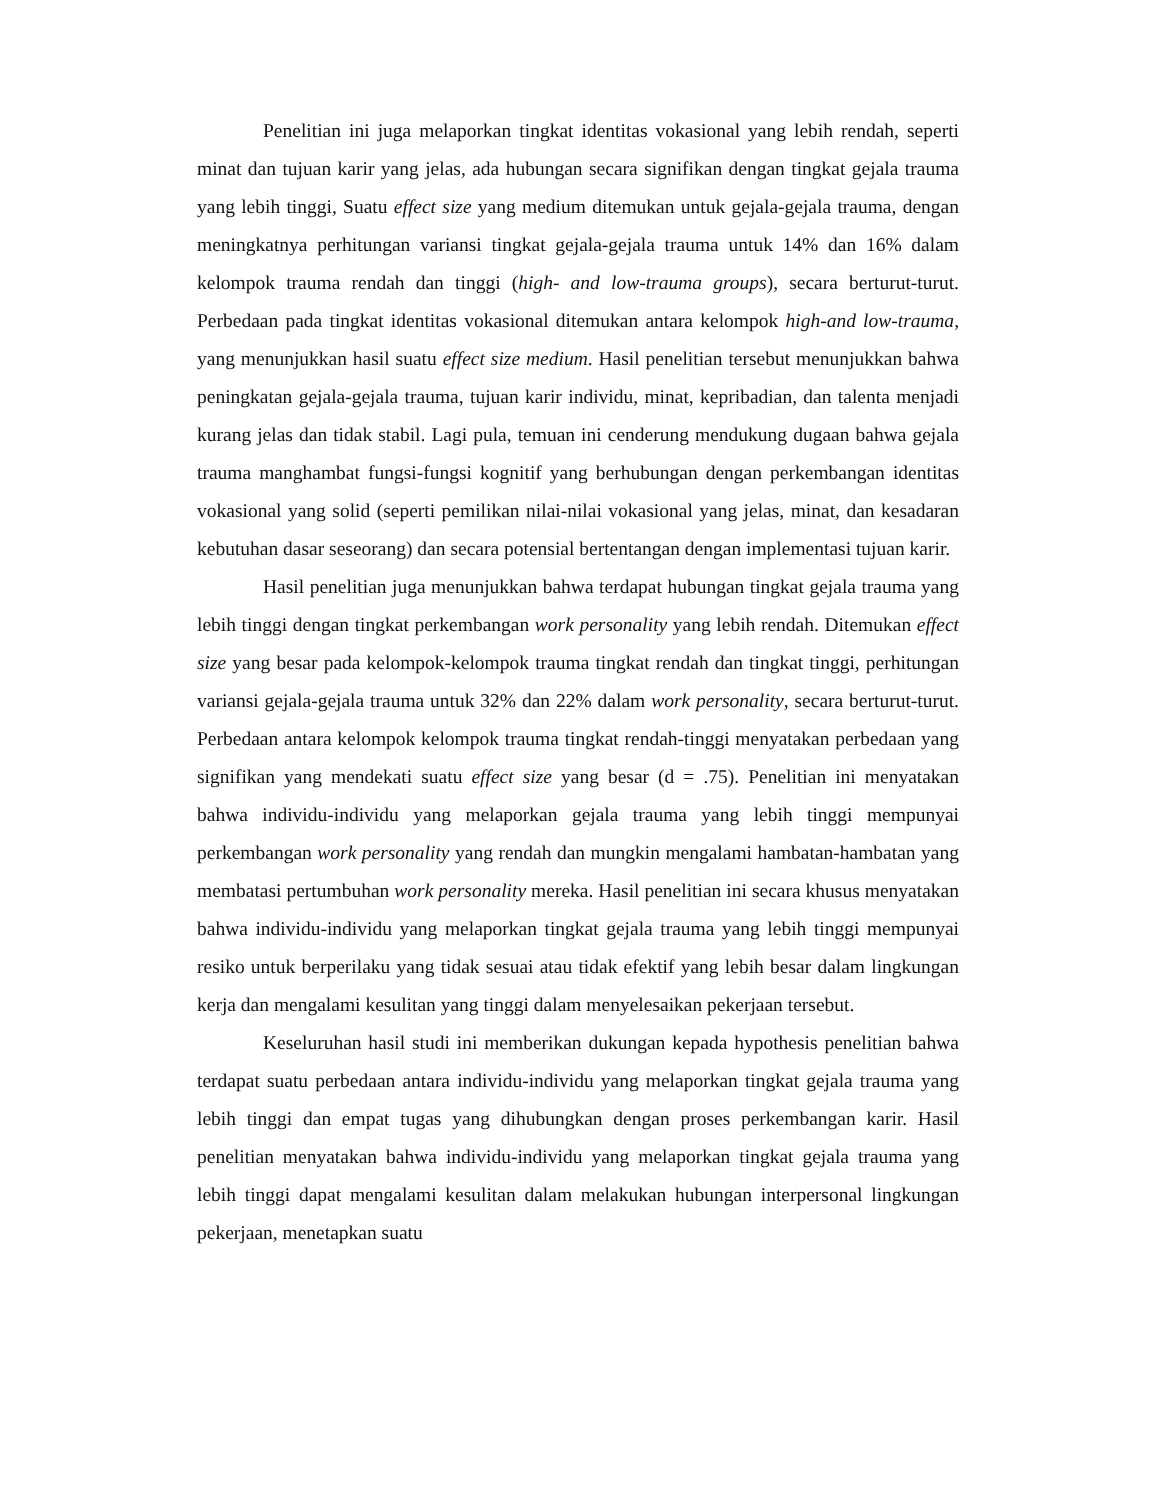Penelitian ini juga melaporkan tingkat identitas vokasional yang lebih rendah, seperti minat dan tujuan karir yang jelas, ada hubungan secara signifikan dengan tingkat gejala trauma yang lebih tinggi, Suatu effect size yang medium ditemukan untuk gejala-gejala trauma, dengan meningkatnya perhitungan variansi tingkat gejala-gejala trauma untuk 14% dan 16% dalam kelompok trauma rendah dan tinggi (high- and low-trauma groups), secara berturut-turut. Perbedaan pada tingkat identitas vokasional ditemukan antara kelompok high-and low-trauma, yang menunjukkan hasil suatu effect size medium. Hasil penelitian tersebut menunjukkan bahwa peningkatan gejala-gejala trauma, tujuan karir individu, minat, kepribadian, dan talenta menjadi kurang jelas dan tidak stabil. Lagi pula, temuan ini cenderung mendukung dugaan bahwa gejala trauma manghambat fungsi-fungsi kognitif yang berhubungan dengan perkembangan identitas vokasional yang solid (seperti pemilikan nilai-nilai vokasional yang jelas, minat, dan kesadaran kebutuhan dasar seseorang) dan secara potensial bertentangan dengan implementasi tujuan karir.
Hasil penelitian juga menunjukkan bahwa terdapat hubungan tingkat gejala trauma yang lebih tinggi dengan tingkat perkembangan work personality yang lebih rendah. Ditemukan effect size yang besar pada kelompok-kelompok trauma tingkat rendah dan tingkat tinggi, perhitungan variansi gejala-gejala trauma untuk 32% dan 22% dalam work personality, secara berturut-turut. Perbedaan antara kelompok kelompok trauma tingkat rendah-tinggi menyatakan perbedaan yang signifikan yang mendekati suatu effect size yang besar (d = .75). Penelitian ini menyatakan bahwa individu-individu yang melaporkan gejala trauma yang lebih tinggi mempunyai perkembangan work personality yang rendah dan mungkin mengalami hambatan-hambatan yang membatasi pertumbuhan work personality mereka. Hasil penelitian ini secara khusus menyatakan bahwa individu-individu yang melaporkan tingkat gejala trauma yang lebih tinggi mempunyai resiko untuk berperilaku yang tidak sesuai atau tidak efektif yang lebih besar dalam lingkungan kerja dan mengalami kesulitan yang tinggi dalam menyelesaikan pekerjaan tersebut.
Keseluruhan hasil studi ini memberikan dukungan kepada hypothesis penelitian bahwa terdapat suatu perbedaan antara individu-individu yang melaporkan tingkat gejala trauma yang lebih tinggi dan empat tugas yang dihubungkan dengan proses perkembangan karir. Hasil penelitian menyatakan bahwa individu-individu yang melaporkan tingkat gejala trauma yang lebih tinggi dapat mengalami kesulitan dalam melakukan hubungan interpersonal lingkungan pekerjaan, menetapkan suatu